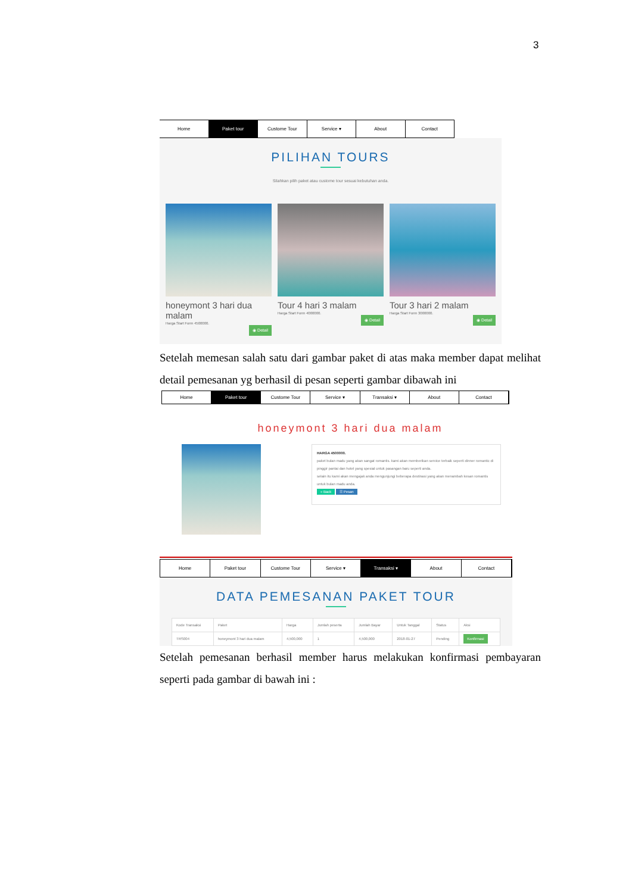3
Home Paket tour Custome Tour Service ▾ About Contact
PILIHAN TOURS
Silahkan pilih paket atau custome tour sesuai kebutuhan anda.
honeymont 3 hari dua malam
Harga Start Form 4500000.
◉ Detail
Tour 4 hari 3 malam
Harga Start Form 4000000.
◉ Detail
Tour 3 hari 2 malam
Harga Start Form 3000000.
◉ Detail
Setelah memesan salah satu dari gambar paket di atas maka member dapat melihat detail pemesanan yg berhasil di pesan seperti gambar dibawah ini
Home Paket tour Custome Tour Service ▾ Transaksi ▾ About Contact
honeymont 3 hari dua malam
HARGA 4500000.
paket bulan madu yang akan sangat romantis. kami akan memberikan service terbaik seperti dinner romantic di pinggir pantai dan hotel yang spesial untuk pasangan baru seperti anda.
selain itu kami akan mengajak anda mengunjungi beberapa destinasi yang akan menambah kesan romantis untuk bulan madu anda.
« Back ☰ Pesan
Home Paket tour Custome Tour Service ▾ Transaksi ▾ About Contact
DATA PEMESANAN PAKET TOUR
| Kode Transaksi | Paket | Harga | Jumlah peserta | Jumlah Bayar | Untuk Tanggal | Status | Aksi |
| --- | --- | --- | --- | --- | --- | --- | --- |
| TRS004 | honeymont 3 hari dua malam | 4,500,000 | 1 | 4,500,000 | 2018-01-27 | Pending | Konfirmasi |
Setelah pemesanan berhasil member harus melakukan konfirmasi pembayaran seperti pada gambar di bawah ini :